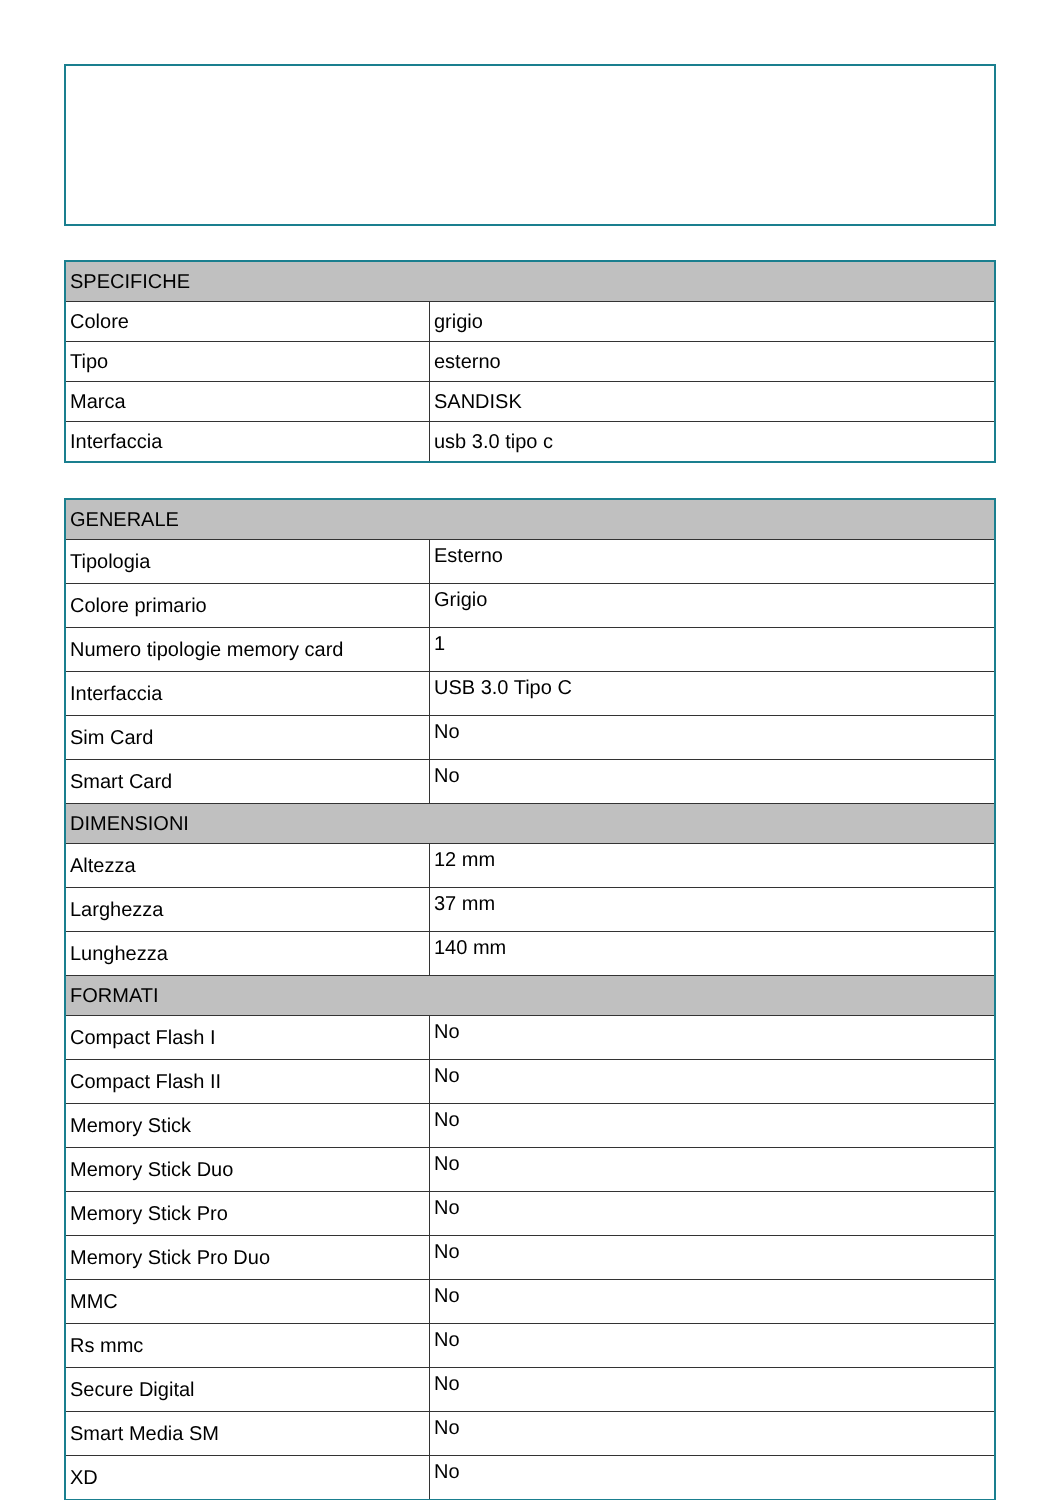| SPECIFICHE | |
| --- | --- |
| Colore | grigio |
| Tipo | esterno |
| Marca | SANDISK |
| Interfaccia | usb 3.0 tipo c |
| GENERALE | |
| --- | --- |
| Tipologia | Esterno |
| Colore primario | Grigio |
| Numero tipologie memory card | 1 |
| Interfaccia | USB 3.0 Tipo C |
| Sim Card | No |
| Smart Card | No |
| DIMENSIONI | |
| Altezza | 12 mm |
| Larghezza | 37 mm |
| Lunghezza | 140 mm |
| FORMATI | |
| Compact Flash I | No |
| Compact Flash II | No |
| Memory Stick | No |
| Memory Stick Duo | No |
| Memory Stick Pro | No |
| Memory Stick Pro Duo | No |
| MMC | No |
| Rs mmc | No |
| Secure Digital | No |
| Smart Media SM | No |
| XD | No |